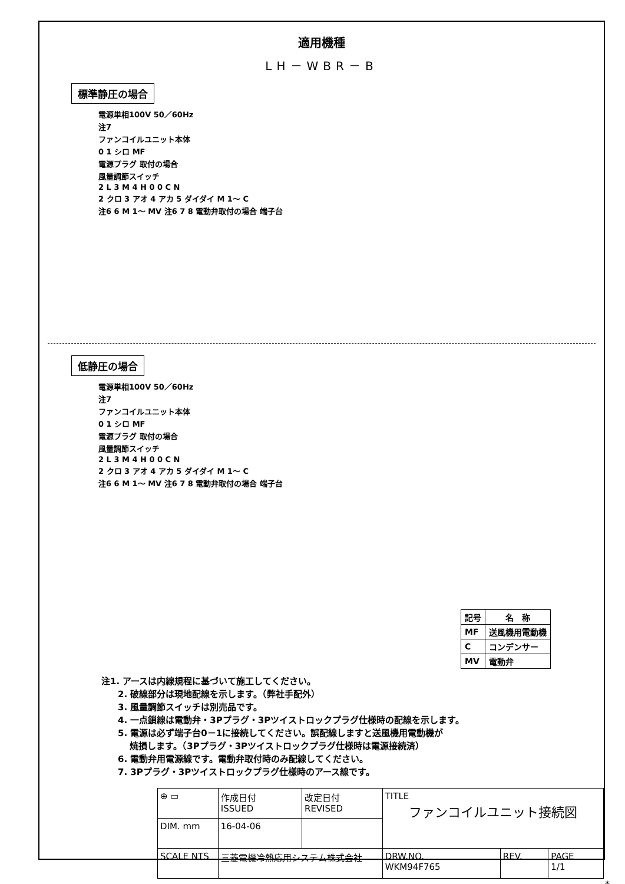適用機種
LH－WBR－B
標準静圧の場合
電源単相100V 50／60Hz
注7
ファンコイルユニット本体
0 1 シロ MF
電源プラグ 取付の場合
風量調節スイッチ
2 L 3 M 4 H 0 0 C N
2 クロ 3 アオ 4 アカ 5 ダイダイ M 1～ C
注6 6 M 1～ MV 注6 7 8 電動弁取付の場合 端子台
低静圧の場合
電源単相100V 50／60Hz
注7
ファンコイルユニット本体
0 1 シロ MF
電源プラグ 取付の場合
風量調節スイッチ
2 L 3 M 4 H 0 0 C N
2 クロ 3 アオ 4 アカ 5 ダイダイ M 1～ C
注6 6 M 1～ MV 注6 7 8 電動弁取付の場合 端子台
| 記号 | 名 称 |
| --- | --- |
| MF | 送風機用電動機 |
| C | コンデンサー |
| MV | 電動弁 |
注1. アースは内線規程に基づいて施工してください。
2. 破線部分は現地配線を示します。（弊社手配外）
3. 風量調節スイッチは別売品です。
4. 一点鎖線は電動弁・3Pプラグ・3Pツイストロックプラグ仕様時の配線を示します。
5. 電源は必ず端子台0－1に接続してください。誤配線しますと送風機用電動機が
　 焼損します。（3Pプラグ・3Pツイストロックプラグ仕様時は電源接続済）
6. 電動弁用電源線です。電動弁取付時のみ配線してください。
7. 3Pプラグ・3Pツイストロックプラグ仕様時のアース線です。
| ⊕ ▭ | 作成日付 ISSUED | 改定日付 REVISED | TITLE ファンコイルユニット接続図 | | |
| DIM. mm | 16-04-06 | | | | |
| SCALE NTS | 三菱電機冷熱応用システム株式会社 | | DRW.NO. WKM94F765 | REV. | PAGE 1/1 |
*